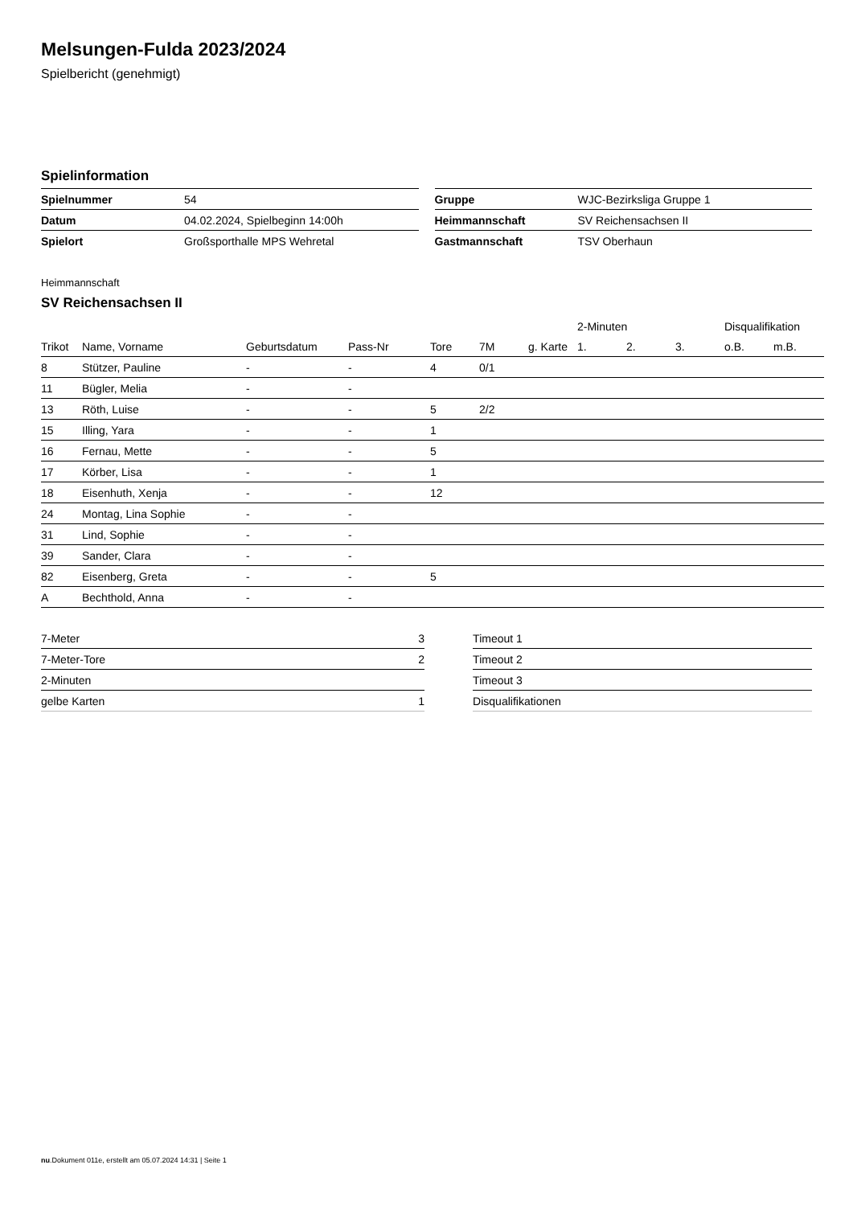Melsungen-Fulda 2023/2024
Spielbericht (genehmigt)
Spielinformation
| Spielnummer | 54 |
| Datum | 04.02.2024, Spielbeginn 14:00h |
| Spielort | Großsporthalle MPS Wehretal |
| Gruppe | WJC-Bezirksliga Gruppe 1 |
| Heimmannschaft | SV Reichensachsen II |
| Gastmannschaft | TSV Oberhaun |
Heimmannschaft
SV Reichensachsen II
| | | | | | | | 2-Minuten | | | Disqualifikation | |
| --- | --- | --- | --- | --- | --- | --- | --- | --- | --- | --- | --- |
| Trikot | Name, Vorname | Geburtsdatum | Pass-Nr | Tore | 7M | g. Karte | 1. | 2. | 3. | o.B. | m.B. |
| 8 | Stützer, Pauline | - | - | 4 | 0/1 | | | | | | |
| 11 | Bügler, Melia | - | - | | | | | | | | |
| 13 | Röth, Luise | - | - | 5 | 2/2 | | | | | | |
| 15 | Illing, Yara | - | - | 1 | | | | | | | |
| 16 | Fernau, Mette | - | - | 5 | | | | | | | |
| 17 | Körber, Lisa | - | - | 1 | | | | | | | |
| 18 | Eisenhuth, Xenja | - | - | 12 | | | | | | | |
| 24 | Montag, Lina Sophie | - | - | | | | | | | | |
| 31 | Lind, Sophie | - | - | | | | | | | | |
| 39 | Sander, Clara | - | - | | | | | | | | |
| 82 | Eisenberg, Greta | - | - | 5 | | | | | | | |
| A | Bechthold, Anna | - | - | | | | | | | | |
| 7-Meter | 3 |
| 7-Meter-Tore | 2 |
| 2-Minuten | |
| gelbe Karten | 1 |
| Timeout 1 |
| Timeout 2 |
| Timeout 3 |
| Disqualifikationen |
nu.Dokument 011e, erstellt am 05.07.2024 14:31 | Seite 1